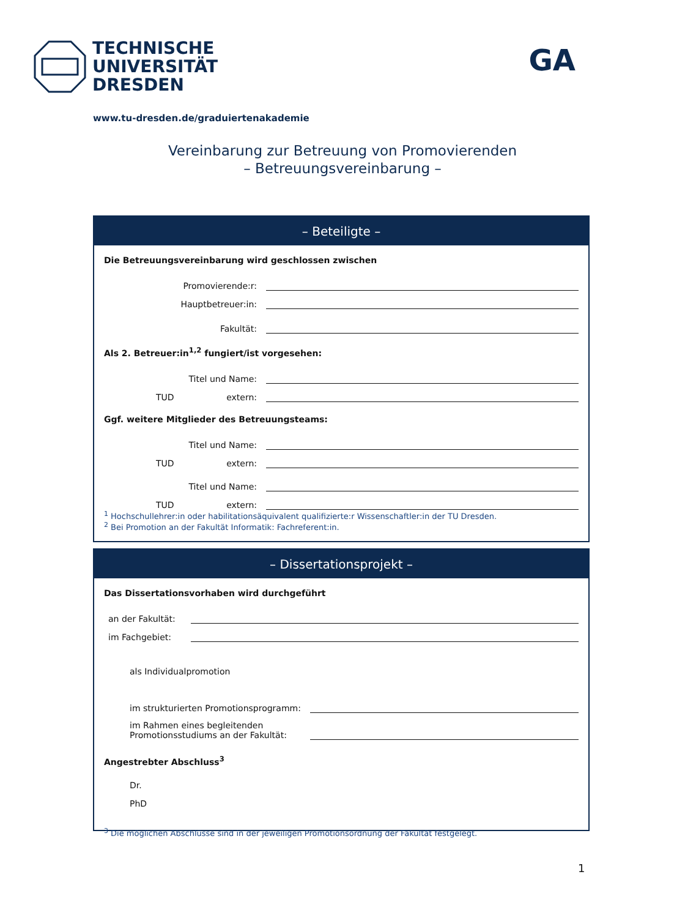TECHNISCHE
UNIVERSITÄT
DRESDEN
GA
www.tu-dresden.de/graduiertenakademie
Vereinbarung zur Betreuung von Promovierenden
– Betreuungsvereinbarung –
– Beteiligte –
Die Betreuungsvereinbarung wird geschlossen zwischen
Promovierende:r:
Hauptbetreuer:in:
Fakultät:
Als 2. Betreuer:in<sup>1,2</sup> fungiert/ist vorgesehen:
Titel und Name:
TUD extern:
Ggf. weitere Mitglieder des Betreuungsteams:
Titel und Name:
TUD extern:
Titel und Name:
TUD extern:
<sup>1</sup> Hochschullehrer:in oder habilitationsäquivalent qualifizierte:r Wissenschaftler:in der TU Dresden.
<sup>2</sup> Bei Promotion an der Fakultät Informatik: Fachreferent:in.
– Dissertationsprojekt –
Das Dissertationsvorhaben wird durchgeführt
an der Fakultät:
im Fachgebiet:
als Individualpromotion
im strukturierten Promotionsprogramm:
im Rahmen eines begleitenden
Promotionsstudiums an der Fakultät:
Angestrebter Abschluss<sup>3</sup>
Dr.
PhD
<sup>3</sup> Die möglichen Abschlüsse sind in der jeweiligen Promotionsordnung der Fakultät festgelegt.
1